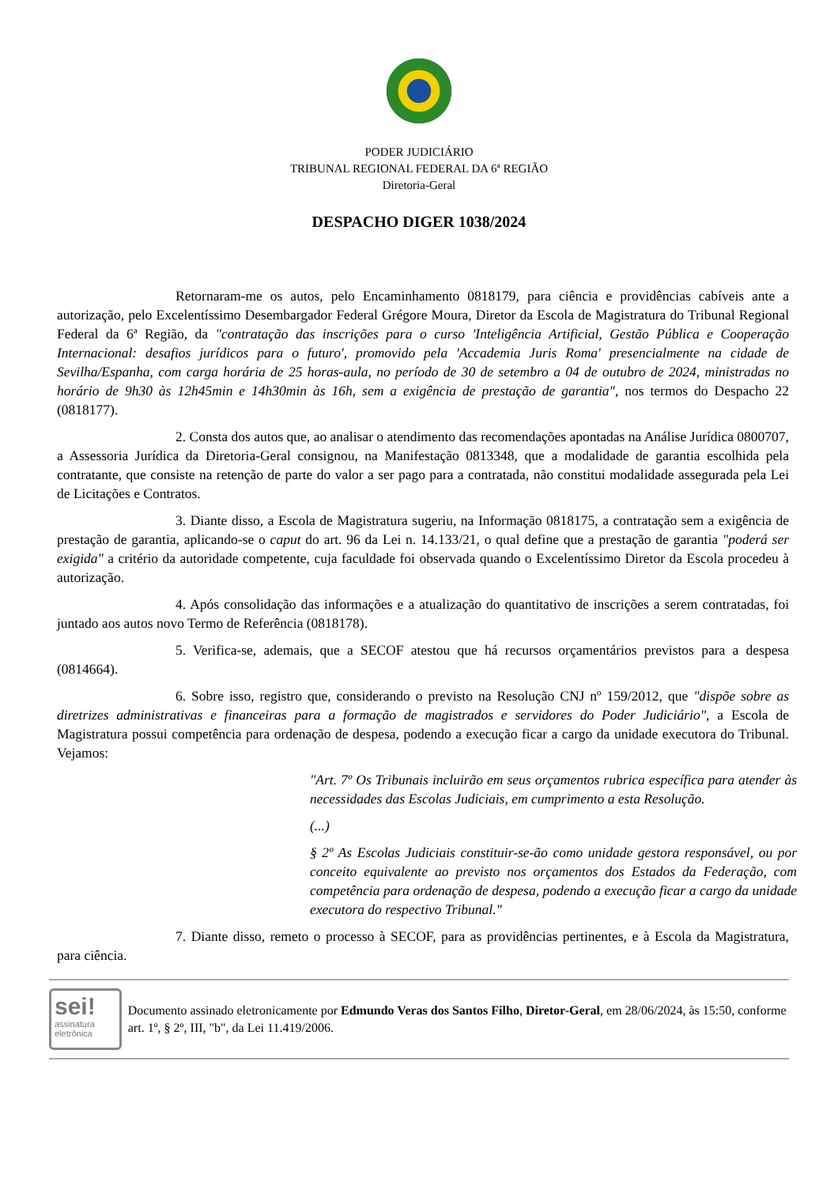PODER JUDICIÁRIO
TRIBUNAL REGIONAL FEDERAL DA 6ª REGIÃO
Diretoria-Geral
DESPACHO DIGER 1038/2024
Retornaram-me os autos, pelo Encaminhamento 0818179, para ciência e providências cabíveis ante a autorização, pelo Excelentíssimo Desembargador Federal Grégore Moura, Diretor da Escola de Magistratura do Tribunal Regional Federal da 6ª Região, da "contratação das inscrições para o curso 'Inteligência Artificial, Gestão Pública e Cooperação Internacional: desafios jurídicos para o futuro', promovido pela 'Accademia Juris Roma' presencialmente na cidade de Sevilha/Espanha, com carga horária de 25 horas-aula, no período de 30 de setembro a 04 de outubro de 2024, ministradas no horário de 9h30 às 12h45min e 14h30min às 16h, sem a exigência de prestação de garantia", nos termos do Despacho 22 (0818177).
2. Consta dos autos que, ao analisar o atendimento das recomendações apontadas na Análise Jurídica 0800707, a Assessoria Jurídica da Diretoria-Geral consignou, na Manifestação 0813348, que a modalidade de garantia escolhida pela contratante, que consiste na retenção de parte do valor a ser pago para a contratada, não constitui modalidade assegurada pela Lei de Licitações e Contratos.
3. Diante disso, a Escola de Magistratura sugeriu, na Informação 0818175, a contratação sem a exigência de prestação de garantia, aplicando-se o caput do art. 96 da Lei n. 14.133/21, o qual define que a prestação de garantia "poderá ser exigida" a critério da autoridade competente, cuja faculdade foi observada quando o Excelentíssimo Diretor da Escola procedeu à autorização.
4. Após consolidação das informações e a atualização do quantitativo de inscrições a serem contratadas, foi juntado aos autos novo Termo de Referência (0818178).
5. Verifica-se, ademais, que a SECOF atestou que há recursos orçamentários previstos para a despesa (0814664).
6. Sobre isso, registro que, considerando o previsto na Resolução CNJ nº 159/2012, que "dispõe sobre as diretrizes administrativas e financeiras para a formação de magistrados e servidores do Poder Judiciário", a Escola de Magistratura possui competência para ordenação de despesa, podendo a execução ficar a cargo da unidade executora do Tribunal. Vejamos:
"Art. 7º Os Tribunais incluirão em seus orçamentos rubrica específica para atender às necessidades das Escolas Judiciais, em cumprimento a esta Resolução.
(...)
§ 2º As Escolas Judiciais constituir-se-ão como unidade gestora responsável, ou por conceito equivalente ao previsto nos orçamentos dos Estados da Federação, com competência para ordenação de despesa, podendo a execução ficar a cargo da unidade executora do respectivo Tribunal."
7. Diante disso, remeto o processo à SECOF, para as providências pertinentes, e à Escola da Magistratura, para ciência.
sei!
assinatura
eletrônica
Documento assinado eletronicamente por Edmundo Veras dos Santos Filho, Diretor-Geral, em 28/06/2024, às 15:50, conforme art. 1º, § 2º, III, "b", da Lei 11.419/2006.